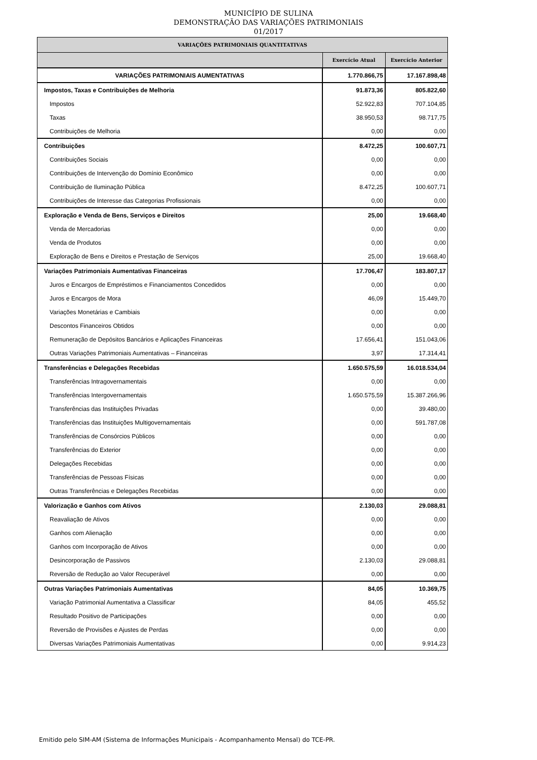MUNICÍPIO DE SULINA
DEMONSTRAÇÃO DAS VARIAÇÕES PATRIMONIAIS
01/2017
| VARIAÇÕES PATRIMONIAIS QUANTITATIVAS | | |
| --- | --- | --- |
| | Exercício Atual | Exercício Anterior |
| VARIAÇÕES PATRIMONIAIS AUMENTATIVAS | 1.770.866,75 | 17.167.898,48 |
| Impostos, Taxas e Contribuições de Melhoria | 91.873,36 | 805.822,60 |
| Impostos | 52.922,83 | 707.104,85 |
| Taxas | 38.950,53 | 98.717,75 |
| Contribuições de Melhoria | 0,00 | 0,00 |
| Contribuições | 8.472,25 | 100.607,71 |
| Contribuições Sociais | 0,00 | 0,00 |
| Contribuições de Intervenção do Domínio Econômico | 0,00 | 0,00 |
| Contribuição de Iluminação Pública | 8.472,25 | 100.607,71 |
| Contribuições de Interesse das Categorias Profissionais | 0,00 | 0,00 |
| Exploração e Venda de Bens, Serviços e Direitos | 25,00 | 19.668,40 |
| Venda de Mercadorias | 0,00 | 0,00 |
| Venda de Produtos | 0,00 | 0,00 |
| Exploração de Bens e Direitos e Prestação de Serviços | 25,00 | 19.668,40 |
| Variações Patrimoniais Aumentativas Financeiras | 17.706,47 | 183.807,17 |
| Juros e Encargos de Empréstimos e Financiamentos Concedidos | 0,00 | 0,00 |
| Juros e Encargos de Mora | 46,09 | 15.449,70 |
| Variações Monetárias e Cambiais | 0,00 | 0,00 |
| Descontos Financeiros Obtidos | 0,00 | 0,00 |
| Remuneração de Depósitos Bancários e Aplicações Financeiras | 17.656,41 | 151.043,06 |
| Outras Variações Patrimoniais Aumentativas – Financeiras | 3,97 | 17.314,41 |
| Transferências e Delegações Recebidas | 1.650.575,59 | 16.018.534,04 |
| Transferências Intragovernamentais | 0,00 | 0,00 |
| Transferências Intergovernamentais | 1.650.575,59 | 15.387.266,96 |
| Transferências das Instituições Privadas | 0,00 | 39.480,00 |
| Transferências das Instituições Multigovernamentais | 0,00 | 591.787,08 |
| Transferências de Consórcios Públicos | 0,00 | 0,00 |
| Transferências do Exterior | 0,00 | 0,00 |
| Delegações Recebidas | 0,00 | 0,00 |
| Transferências de Pessoas Físicas | 0,00 | 0,00 |
| Outras Transferências e Delegações Recebidas | 0,00 | 0,00 |
| Valorização e Ganhos com Ativos | 2.130,03 | 29.088,81 |
| Reavaliação de Ativos | 0,00 | 0,00 |
| Ganhos com Alienação | 0,00 | 0,00 |
| Ganhos com Incorporação de Ativos | 0,00 | 0,00 |
| Desincorporação de Passivos | 2.130,03 | 29.088,81 |
| Reversão de Redução ao Valor Recuperável | 0,00 | 0,00 |
| Outras Variações Patrimoniais Aumentativas | 84,05 | 10.369,75 |
| Variação Patrimonial Aumentativa a Classificar | 84,05 | 455,52 |
| Resultado Positivo de Participações | 0,00 | 0,00 |
| Reversão de Provisões e Ajustes de Perdas | 0,00 | 0,00 |
| Diversas Variações Patrimoniais Aumentativas | 0,00 | 9.914,23 |
Emitido pelo SIM-AM (Sistema de Informações Municipais - Acompanhamento Mensal) do TCE-PR.